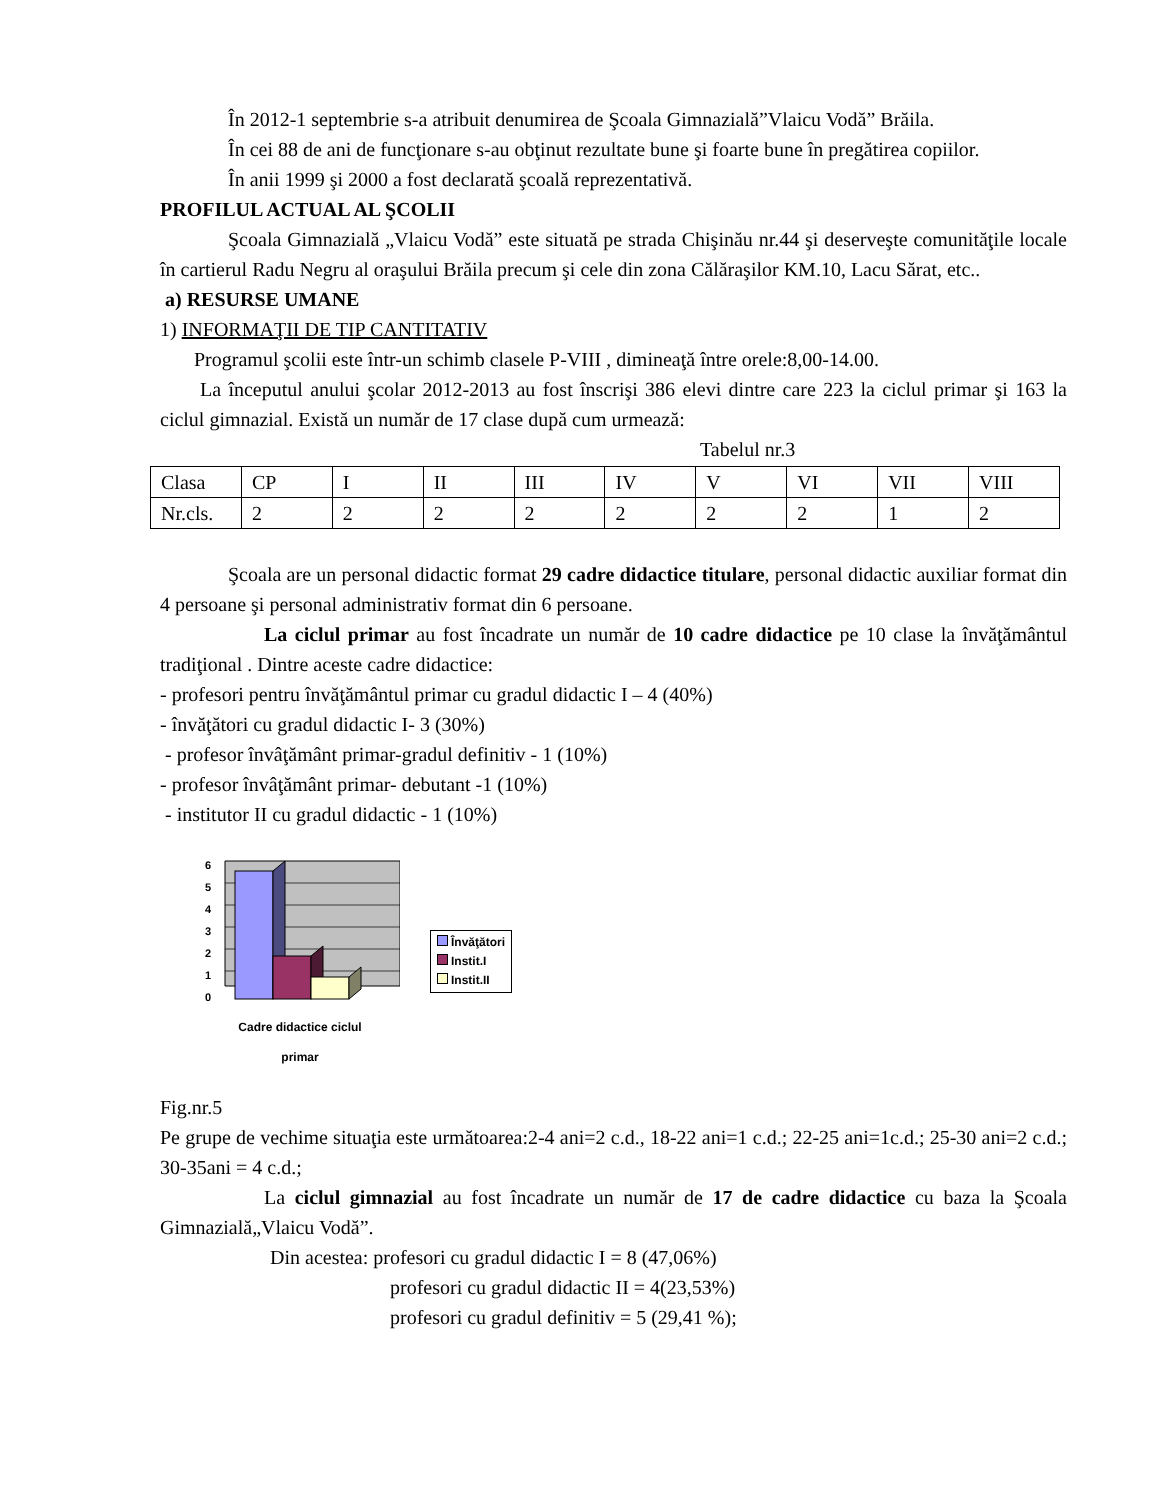În 2012-1 septembrie s-a atribuit denumirea de Şcoala Gimnazială”Vlaicu Vodă” Brăila.
În cei 88 de ani de funcţionare s-au obţinut rezultate bune şi foarte bune în pregătirea copiilor.
În anii 1999 şi 2000 a fost declarată şcoală reprezentativă.
PROFILUL ACTUAL AL ŞCOLII
Şcoala Gimnazială „Vlaicu Vodă” este situată pe strada Chişinău nr.44 şi deserveşte comunităţile locale în cartierul Radu Negru al oraşului Brăila precum şi cele din zona Călăraşilor KM.10, Lacu Sărat, etc..
a) RESURSE UMANE
1) INFORMAŢII DE TIP CANTITATIV
Programul şcolii este într-un schimb clasele P-VIII , dimineaţă între orele:8,00-14.00.
La începutul anului şcolar 2012-2013 au fost înscrişi 386 elevi dintre care 223 la ciclul primar şi 163 la ciclul gimnazial. Există un număr de 17 clase după cum urmează:
Tabelul nr.3
| Clasa | CP | I | II | III | IV | V | VI | VII | VIII |
| Nr.cls. | 2 | 2 | 2 | 2 | 2 | 2 | 2 | 1 | 2 |
Şcoala are un personal didactic format 29 cadre didactice titulare, personal didactic auxiliar format din 4 persoane şi personal administrativ format din 6 persoane.
La ciclul primar au fost încadrate un număr de 10 cadre didactice pe 10 clase la învăţământul tradiţional . Dintre aceste cadre didactice:
- profesori pentru învăţământul primar cu gradul didactic I – 4 (40%)
- învăţători cu gradul didactic I- 3 (30%)
- profesor învâţământ primar-gradul definitiv - 1 (10%)
- profesor învâţământ primar- debutant -1 (10%)
- institutor II cu gradul didactic - 1 (10%)
0
1
2
3
4
5
6
Cadre didactice ciclul
primar
Învăţători
Instit.I
Instit.II
Fig.nr.5
Pe grupe de vechime situaţia este următoarea:2-4 ani=2 c.d., 18-22 ani=1 c.d.; 22-25 ani=1c.d.; 25-30 ani=2 c.d.; 30-35ani = 4 c.d.;
La ciclul gimnazial au fost încadrate un număr de 17 de cadre didactice cu baza la Şcoala Gimnazială„Vlaicu Vodă”.
Din acestea: profesori cu gradul didactic I = 8 (47,06%)
profesori cu gradul didactic II = 4(23,53%)
profesori cu gradul definitiv = 5 (29,41 %);